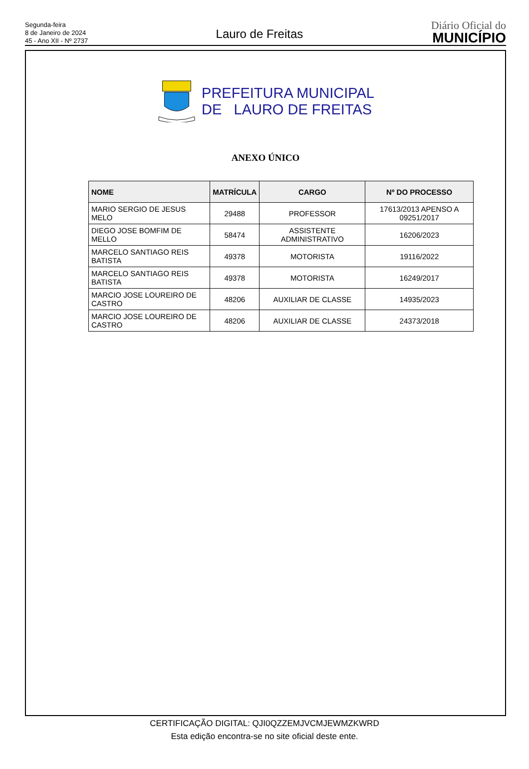Segunda-feira
8 de Janeiro de 2024
45 - Ano XII - Nº 2737
Lauro de Freitas
Diário Oficial do
MUNICÍPIO
PREFEITURA MUNICIPAL
DE LAURO DE FREITAS
ANEXO ÚNICO
| NOME | MATRÍCULA | CARGO | Nº DO PROCESSO |
| --- | --- | --- | --- |
| MARIO SERGIO DE JESUS MELO | 29488 | PROFESSOR | 17613/2013 APENSO A 09251/2017 |
| DIEGO JOSE BOMFIM DE MELLO | 58474 | ASSISTENTE ADMINISTRATIVO | 16206/2023 |
| MARCELO SANTIAGO REIS BATISTA | 49378 | MOTORISTA | 19116/2022 |
| MARCELO SANTIAGO REIS BATISTA | 49378 | MOTORISTA | 16249/2017 |
| MARCIO JOSE LOUREIRO DE CASTRO | 48206 | AUXILIAR DE CLASSE | 14935/2023 |
| MARCIO JOSE LOUREIRO DE CASTRO | 48206 | AUXILIAR DE CLASSE | 24373/2018 |
CERTIFICAÇÃO DIGITAL: QJI0QZZEMJVCMJEWMZKWRD
Esta edição encontra-se no site oficial deste ente.